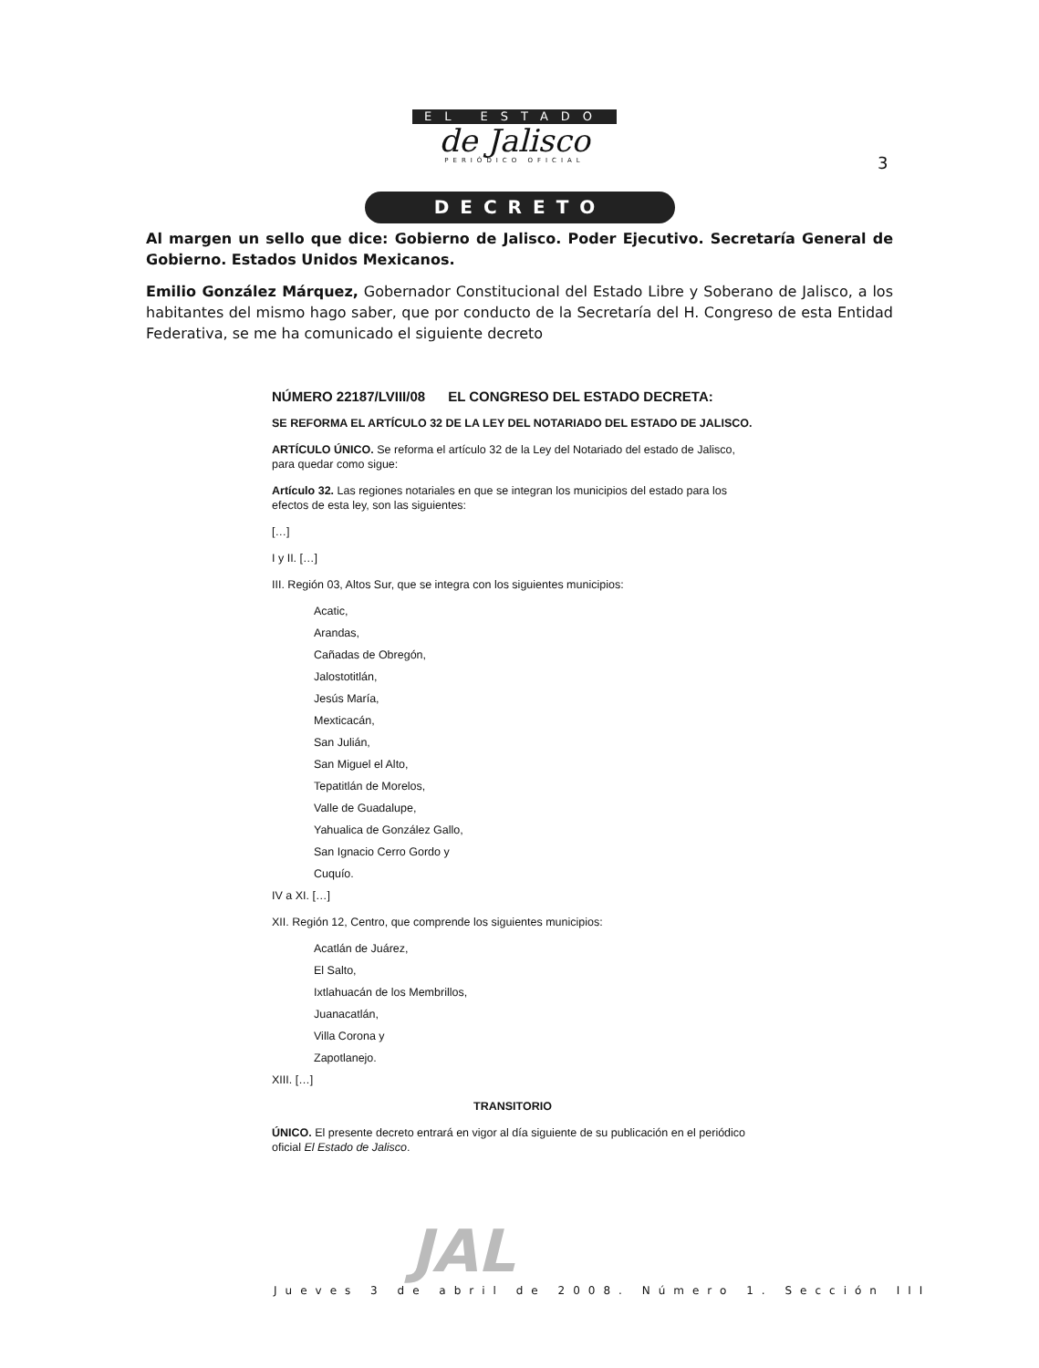EL ESTADO
de Jalisco
PERIÓDICO OFICIAL
3
DECRETO
Al margen un sello que dice: Gobierno de Jalisco. Poder Ejecutivo. Secretaría General de Gobierno. Estados Unidos Mexicanos.
Emilio González Márquez, Gobernador Constitucional del Estado Libre y Soberano de Jalisco, a los habitantes del mismo hago saber, que por conducto de la Secretaría del H. Congreso de esta Entidad Federativa, se me ha comunicado el siguiente decreto
NÚMERO 22187/LVIII/08 EL CONGRESO DEL ESTADO DECRETA:
SE REFORMA EL ARTÍCULO 32 DE LA LEY DEL NOTARIADO DEL ESTADO DE JALISCO.
ARTÍCULO ÚNICO. Se reforma el artículo 32 de la Ley del Notariado del estado de Jalisco, para quedar como sigue:
Artículo 32. Las regiones notariales en que se integran los municipios del estado para los efectos de esta ley, son las siguientes:
[…]
I y II. […]
III. Región 03, Altos Sur, que se integra con los siguientes municipios:
Acatic,
Arandas,
Cañadas de Obregón,
Jalostotitlán,
Jesús María,
Mexticacán,
San Julián,
San Miguel el Alto,
Tepatitlán de Morelos,
Valle de Guadalupe,
Yahualica de González Gallo,
San Ignacio Cerro Gordo y
Cuquío.
IV a XI. […]
XII. Región 12, Centro, que comprende los siguientes municipios:
Acatlán de Juárez,
El Salto,
Ixtlahuacán de los Membrillos,
Juanacatlán,
Villa Corona y
Zapotlanejo.
XIII. […]
TRANSITORIO
ÚNICO. El presente decreto entrará en vigor al día siguiente de su publicación en el periódico oficial El Estado de Jalisco.
JAL
Jueves 3 de abril de 2008. Número 1. Sección III